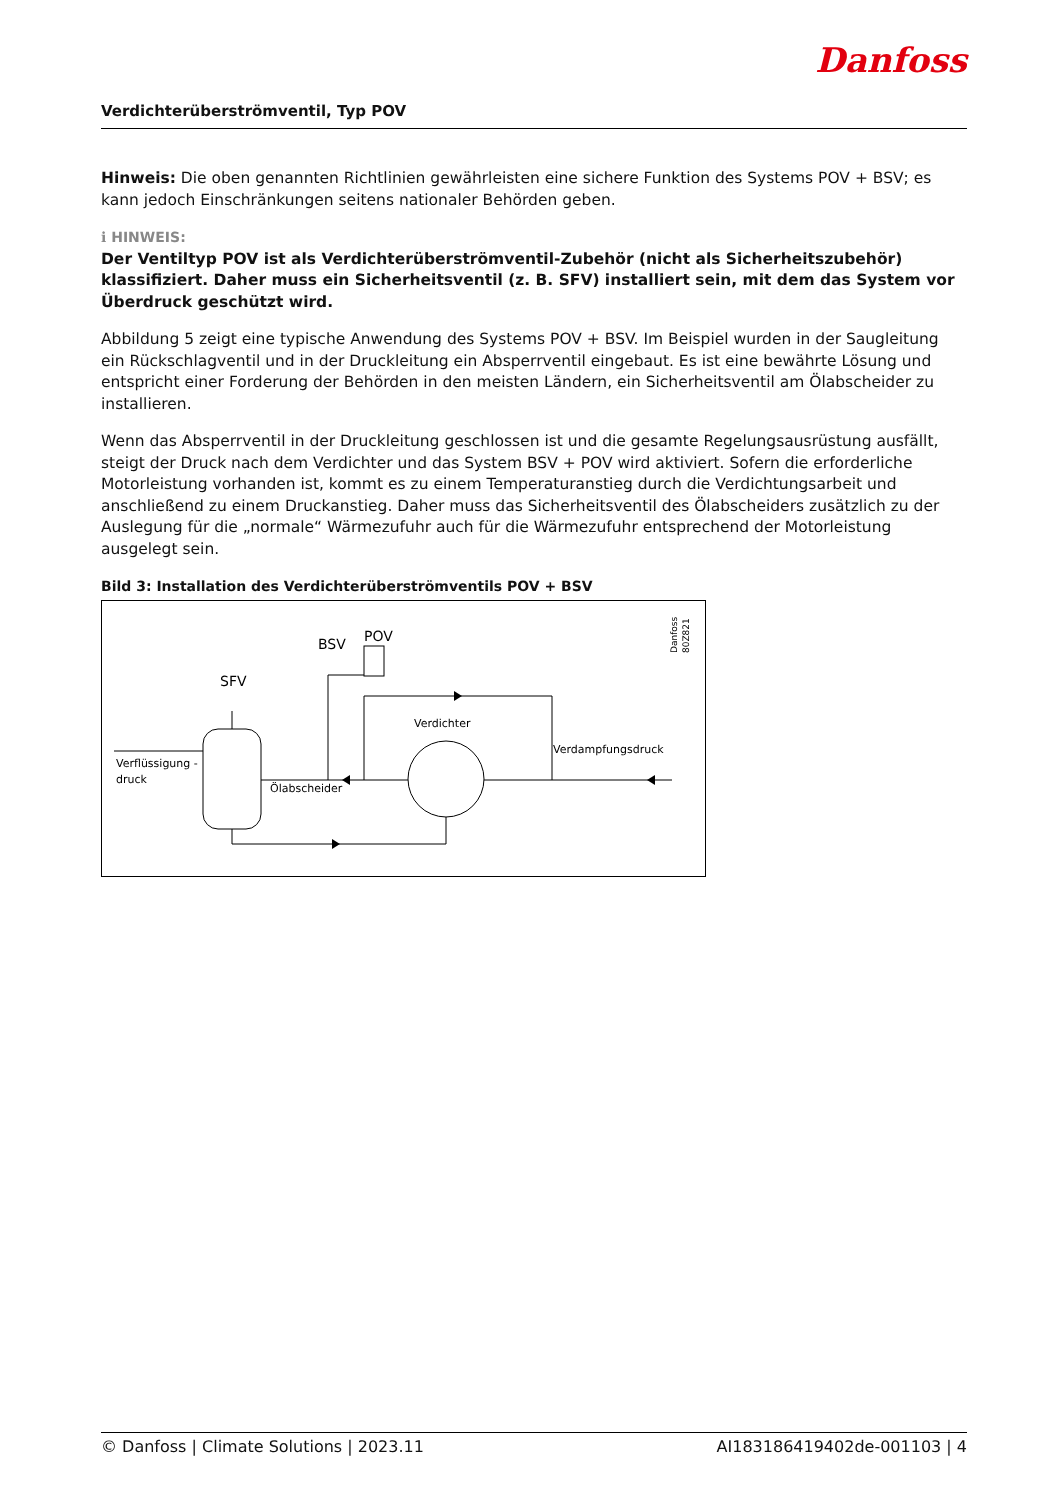Verdichterüberströmventil, Typ POV
Danfoss
Hinweis: Die oben genannten Richtlinien gewährleisten eine sichere Funktion des Systems POV + BSV; es kann jedoch Einschränkungen seitens nationaler Behörden geben.
ℹ HINWEIS:
Der Ventiltyp POV ist als Verdichterüberströmventil-Zubehör (nicht als Sicherheitszubehör) klassifiziert. Daher muss ein Sicherheitsventil (z. B. SFV) installiert sein, mit dem das System vor Überdruck geschützt wird.
Abbildung 5 zeigt eine typische Anwendung des Systems POV + BSV. Im Beispiel wurden in der Saugleitung ein Rückschlagventil und in der Druckleitung ein Absperrventil eingebaut. Es ist eine bewährte Lösung und entspricht einer Forderung der Behörden in den meisten Ländern, ein Sicherheitsventil am Ölabscheider zu installieren.
Wenn das Absperrventil in der Druckleitung geschlossen ist und die gesamte Regelungsausrüstung ausfällt, steigt der Druck nach dem Verdichter und das System BSV + POV wird aktiviert. Sofern die erforderliche Motorleistung vorhanden ist, kommt es zu einem Temperaturanstieg durch die Verdichtungsarbeit und anschließend zu einem Druckanstieg. Daher muss das Sicherheitsventil des Ölabscheiders zusätzlich zu der Auslegung für die „normale“ Wärmezufuhr auch für die Wärmezufuhr entsprechend der Motorleistung ausgelegt sein.
Bild 3: Installation des Verdichterüberströmventils POV + BSV
BSV
POV
SFV
Verdichter
Verdampfungsdruck
Verflüssigung -
druck
Ölabscheider
Danfoss
80Z821
© Danfoss | Climate Solutions | 2023.11 AI183186419402de-001103 | 4